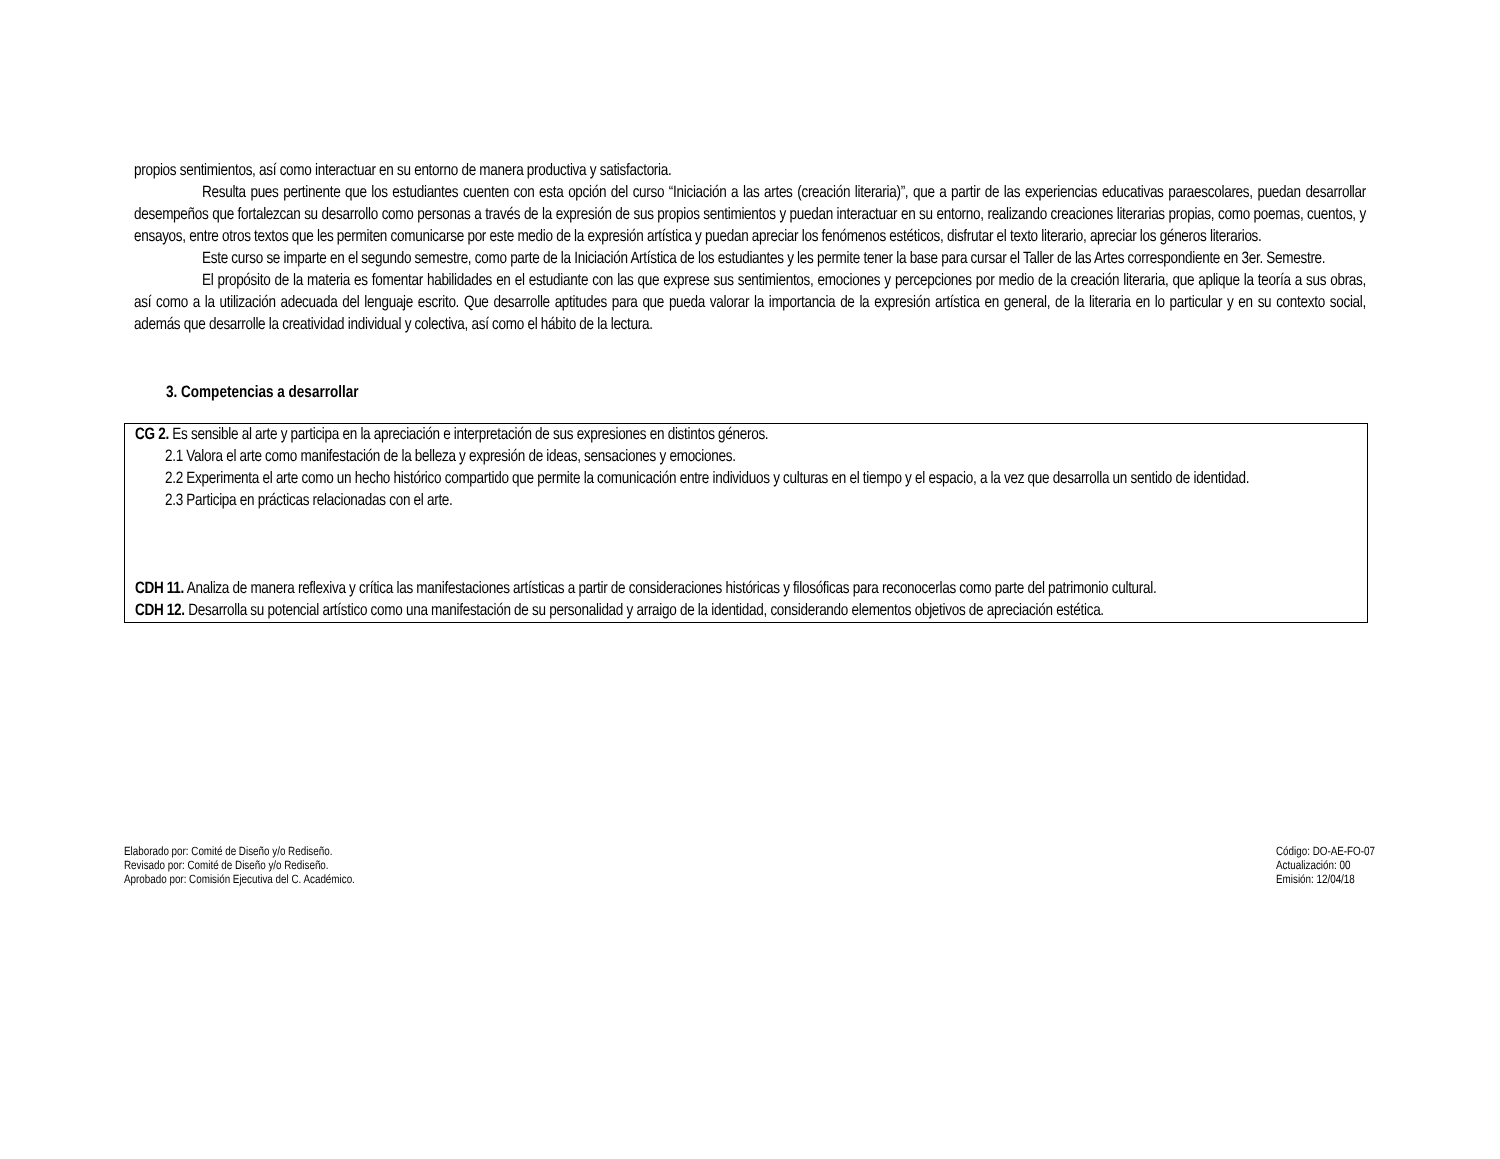propios sentimientos, así como interactuar en su entorno de manera productiva y satisfactoria.
Resulta pues pertinente que los estudiantes cuenten con esta opción del curso “Iniciación a las artes (creación literaria)”, que a partir de las experiencias educativas paraescolares, puedan desarrollar desempeños que fortalezcan su desarrollo como personas a través de la expresión de sus propios sentimientos y puedan interactuar en su entorno, realizando creaciones literarias propias, como poemas, cuentos, y ensayos, entre otros textos que les permiten comunicarse por este medio de la expresión artística y puedan apreciar los fenómenos estéticos, disfrutar el texto literario, apreciar los géneros literarios.
Este curso se imparte en el segundo semestre, como parte de la Iniciación Artística de los estudiantes y les permite tener la base para cursar el Taller de las Artes correspondiente en 3er. Semestre.
El propósito de la materia es fomentar habilidades en el estudiante con las que exprese sus sentimientos, emociones y percepciones por medio de la creación literaria, que aplique la teoría a sus obras, así como a la utilización adecuada del lenguaje escrito. Que desarrolle aptitudes para que pueda valorar la importancia de la expresión artística en general, de la literaria en lo particular y en su contexto social, además que desarrolle la creatividad individual y colectiva, así como el hábito de la lectura.
3. Competencias a desarrollar
| CG 2. Es sensible al arte y participa en la apreciación e interpretación de sus expresiones en distintos géneros. 2.1 Valora el arte como manifestación de la belleza y expresión de ideas, sensaciones y emociones. 2.2 Experimenta el arte como un hecho histórico compartido que permite la comunicación entre individuos y culturas en el tiempo y el espacio, a la vez que desarrolla un sentido de identidad. 2.3 Participa en prácticas relacionadas con el arte. CDH 11. Analiza de manera reflexiva y crítica las manifestaciones artísticas a partir de consideraciones históricas y filosóficas para reconocerlas como parte del patrimonio cultural. CDH 12. Desarrolla su potencial artístico como una manifestación de su personalidad y arraigo de la identidad, considerando elementos objetivos de apreciación estética. |
Elaborado por: Comité de Diseño y/o Rediseño.
Revisado por: Comité de Diseño y/o Rediseño.
Aprobado por: Comisión Ejecutiva del C. Académico.
Código: DO-AE-FO-07
Actualización: 00
Emisión: 12/04/18